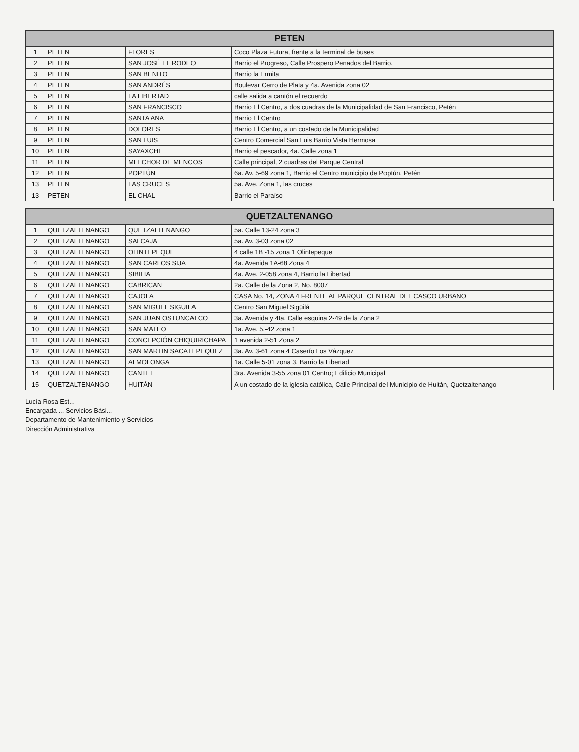| PETEN | | | |
| --- | --- | --- | --- |
| 1 | PETEN | FLORES | Coco Plaza Futura, frente a la terminal de buses |
| 2 | PETEN | SAN JOSÉ EL RODEO | Barrio el Progreso, Calle Prospero Penados del Barrio. |
| 3 | PETEN | SAN BENITO | Barrio la Ermita |
| 4 | PETEN | SAN ANDRÉS | Boulevar Cerro de Plata y 4a. Avenida zona 02 |
| 5 | PETEN | LA LIBERTAD | calle salida a cantón el recuerdo |
| 6 | PETEN | SAN FRANCISCO | Barrio El Centro, a dos cuadras de la Municipalidad de San Francisco, Petén |
| 7 | PETEN | SANTA ANA | Barrio El Centro |
| 8 | PETEN | DOLORES | Barrio El Centro, a un costado de la Municipalidad |
| 9 | PETEN | SAN LUIS | Centro Comercial San Luis Barrio Vista Hermosa |
| 10 | PETEN | SAYAXCHE | Barrio el pescador, 4a. Calle zona 1 |
| 11 | PETEN | MELCHOR DE MENCOS | Calle principal, 2 cuadras del Parque Central |
| 12 | PETEN | POPTÚN | 6a. Av. 5-69 zona 1, Barrio el Centro municipio de Poptún, Petén |
| 13 | PETEN | LAS CRUCES | 5a. Ave. Zona 1, las cruces |
| 13 | PETEN | EL CHAL | Barrio el Paraíso |
| QUETZALTENANGO | | | |
| --- | --- | --- | --- |
| 1 | QUETZALTENANGO | QUETZALTENANGO | 5a. Calle 13-24 zona 3 |
| 2 | QUETZALTENANGO | SALCAJA | 5a. Av. 3-03 zona 02 |
| 3 | QUETZALTENANGO | OLINTEPEQUE | 4 calle 1B -15 zona 1 Olintepeque |
| 4 | QUETZALTENANGO | SAN CARLOS SIJA | 4a. Avenida 1A-68 Zona 4 |
| 5 | QUETZALTENANGO | SIBILIA | 4a. Ave. 2-058 zona 4, Barrio la Libertad |
| 6 | QUETZALTENANGO | CABRICAN | 2a. Calle de la Zona 2, No. 8007 |
| 7 | QUETZALTENANGO | CAJOLA | CASA No. 14, ZONA 4 FRENTE AL PARQUE CENTRAL DEL CASCO URBANO |
| 8 | QUETZALTENANGO | SAN MIGUEL SIGUILA | Centro San Miguel Sigüilá |
| 9 | QUETZALTENANGO | SAN JUAN OSTUNCALCO | 3a. Avenida y 4ta. Calle esquina 2-49 de la Zona 2 |
| 10 | QUETZALTENANGO | SAN MATEO | 1a. Ave. 5.-42 zona 1 |
| 11 | QUETZALTENANGO | CONCEPCIÓN CHIQUIRICHAPA | 1 avenida 2-51 Zona 2 |
| 12 | QUETZALTENANGO | SAN MARTIN SACATEPEQUEZ | 3a. Av. 3-61 zona 4 Caserío Los Vázquez |
| 13 | QUETZALTENANGO | ALMOLONGA | 1a. Calle 5-01 zona 3, Barrio la Libertad |
| 14 | QUETZALTENANGO | CANTEL | 3ra. Avenida 3-55 zona 01 Centro; Edificio Municipal |
| 15 | QUETZALTENANGO | HUITÁN | A un costado de la iglesia católica, Calle Principal del Municipio de Huitán, Quetzaltenango |
Lucía Rosa Est...
Encargada ... Servicios Bási...
Departamento de Mantenimiento y Servicios
Dirección Administrativa